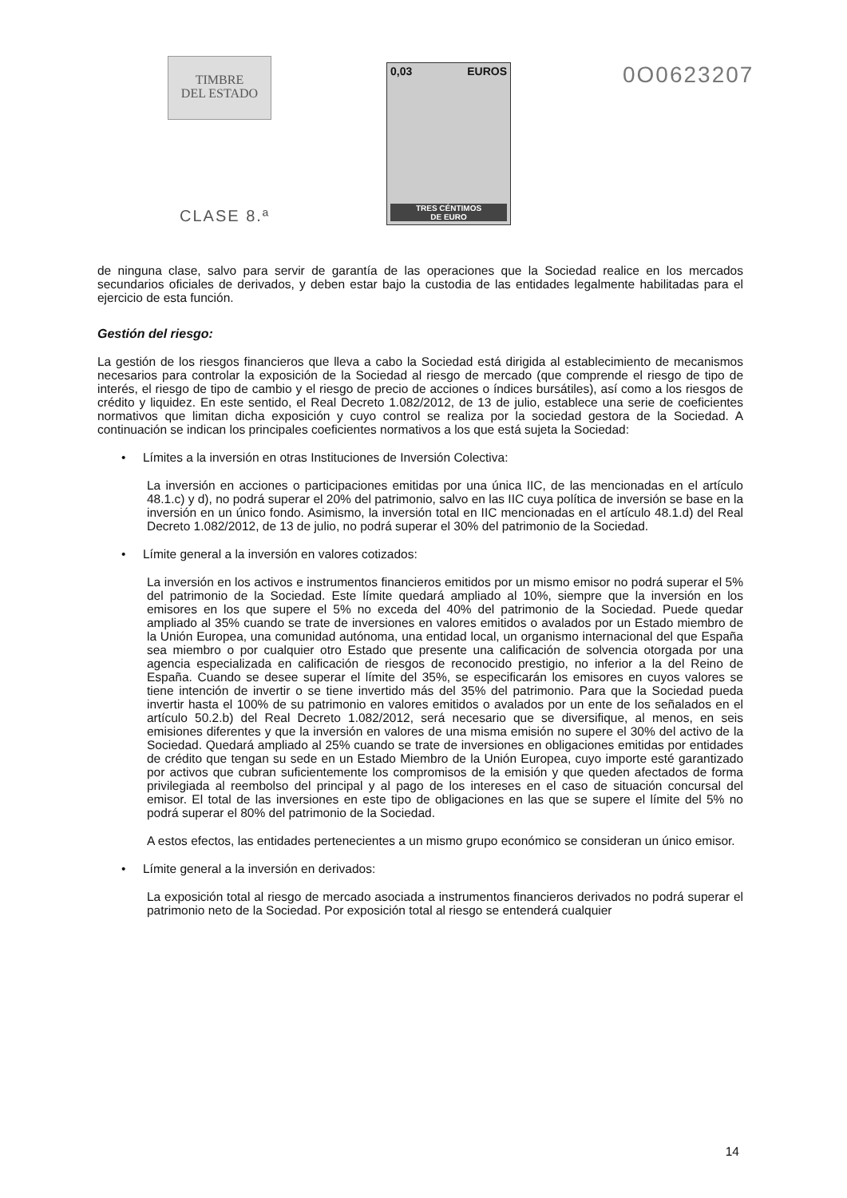TIMBRE
DEL ESTADO
CLASE 8.ª
0,03 EUROS
TRES CÉNTIMOS
DE EURO
0O0623207
de ninguna clase, salvo para servir de garantía de las operaciones que la Sociedad realice en los mercados secundarios oficiales de derivados, y deben estar bajo la custodia de las entidades legalmente habilitadas para el ejercicio de esta función.
Gestión del riesgo:
La gestión de los riesgos financieros que lleva a cabo la Sociedad está dirigida al establecimiento de mecanismos necesarios para controlar la exposición de la Sociedad al riesgo de mercado (que comprende el riesgo de tipo de interés, el riesgo de tipo de cambio y el riesgo de precio de acciones o índices bursátiles), así como a los riesgos de crédito y liquidez. En este sentido, el Real Decreto 1.082/2012, de 13 de julio, establece una serie de coeficientes normativos que limitan dicha exposición y cuyo control se realiza por la sociedad gestora de la Sociedad. A continuación se indican los principales coeficientes normativos a los que está sujeta la Sociedad:
• Límites a la inversión en otras Instituciones de Inversión Colectiva:
La inversión en acciones o participaciones emitidas por una única IIC, de las mencionadas en el artículo 48.1.c) y d), no podrá superar el 20% del patrimonio, salvo en las IIC cuya política de inversión se base en la inversión en un único fondo. Asimismo, la inversión total en IIC mencionadas en el artículo 48.1.d) del Real Decreto 1.082/2012, de 13 de julio, no podrá superar el 30% del patrimonio de la Sociedad.
• Límite general a la inversión en valores cotizados:
La inversión en los activos e instrumentos financieros emitidos por un mismo emisor no podrá superar el 5% del patrimonio de la Sociedad. Este límite quedará ampliado al 10%, siempre que la inversión en los emisores en los que supere el 5% no exceda del 40% del patrimonio de la Sociedad. Puede quedar ampliado al 35% cuando se trate de inversiones en valores emitidos o avalados por un Estado miembro de la Unión Europea, una comunidad autónoma, una entidad local, un organismo internacional del que España sea miembro o por cualquier otro Estado que presente una calificación de solvencia otorgada por una agencia especializada en calificación de riesgos de reconocido prestigio, no inferior a la del Reino de España. Cuando se desee superar el límite del 35%, se especificarán los emisores en cuyos valores se tiene intención de invertir o se tiene invertido más del 35% del patrimonio. Para que la Sociedad pueda invertir hasta el 100% de su patrimonio en valores emitidos o avalados por un ente de los señalados en el artículo 50.2.b) del Real Decreto 1.082/2012, será necesario que se diversifique, al menos, en seis emisiones diferentes y que la inversión en valores de una misma emisión no supere el 30% del activo de la Sociedad. Quedará ampliado al 25% cuando se trate de inversiones en obligaciones emitidas por entidades de crédito que tengan su sede en un Estado Miembro de la Unión Europea, cuyo importe esté garantizado por activos que cubran suficientemente los compromisos de la emisión y que queden afectados de forma privilegiada al reembolso del principal y al pago de los intereses en el caso de situación concursal del emisor. El total de las inversiones en este tipo de obligaciones en las que se supere el límite del 5% no podrá superar el 80% del patrimonio de la Sociedad.
A estos efectos, las entidades pertenecientes a un mismo grupo económico se consideran un único emisor.
• Límite general a la inversión en derivados:
La exposición total al riesgo de mercado asociada a instrumentos financieros derivados no podrá superar el patrimonio neto de la Sociedad. Por exposición total al riesgo se entenderá cualquier
14